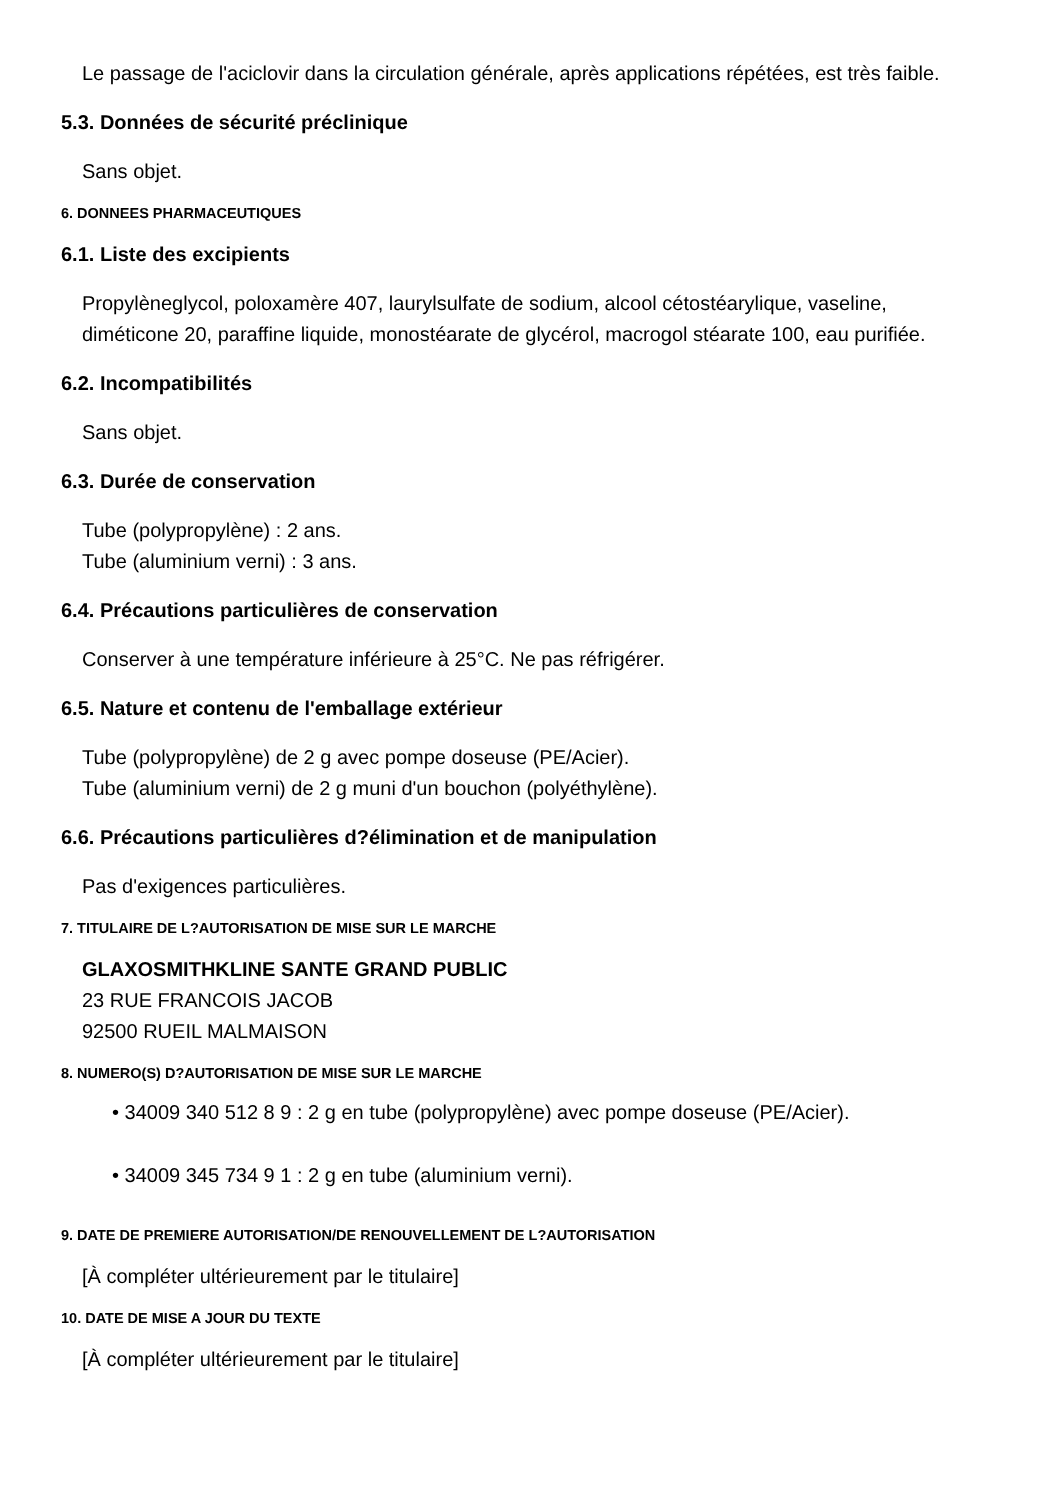Le passage de l'aciclovir dans la circulation générale, après applications répétées, est très faible.
5.3. Données de sécurité préclinique
Sans objet.
6. DONNEES PHARMACEUTIQUES
6.1. Liste des excipients
Propylèneglycol, poloxamère 407, laurylsulfate de sodium, alcool cétostéarylique, vaseline,
diméticone 20, paraffine liquide, monostéarate de glycérol, macrogol stéarate 100, eau purifiée.
6.2. Incompatibilités
Sans objet.
6.3. Durée de conservation
Tube (polypropylène) : 2 ans.
Tube (aluminium verni) : 3 ans.
6.4. Précautions particulières de conservation
Conserver à une température inférieure à 25°C. Ne pas réfrigérer.
6.5. Nature et contenu de l'emballage extérieur
Tube (polypropylène) de 2 g avec pompe doseuse (PE/Acier).
Tube (aluminium verni) de 2 g muni d'un bouchon (polyéthylène).
6.6. Précautions particulières d?élimination et de manipulation
Pas d'exigences particulières.
7. TITULAIRE DE L?AUTORISATION DE MISE SUR LE MARCHE
GLAXOSMITHKLINE SANTE GRAND PUBLIC
23 RUE FRANCOIS JACOB
92500 RUEIL MALMAISON
8. NUMERO(S) D?AUTORISATION DE MISE SUR LE MARCHE
• 34009 340 512 8 9 : 2 g en tube (polypropylène) avec pompe doseuse (PE/Acier).
• 34009 345 734 9 1 : 2 g en tube (aluminium verni).
9. DATE DE PREMIERE AUTORISATION/DE RENOUVELLEMENT DE L?AUTORISATION
[À compléter ultérieurement par le titulaire]
10. DATE DE MISE A JOUR DU TEXTE
[À compléter ultérieurement par le titulaire]